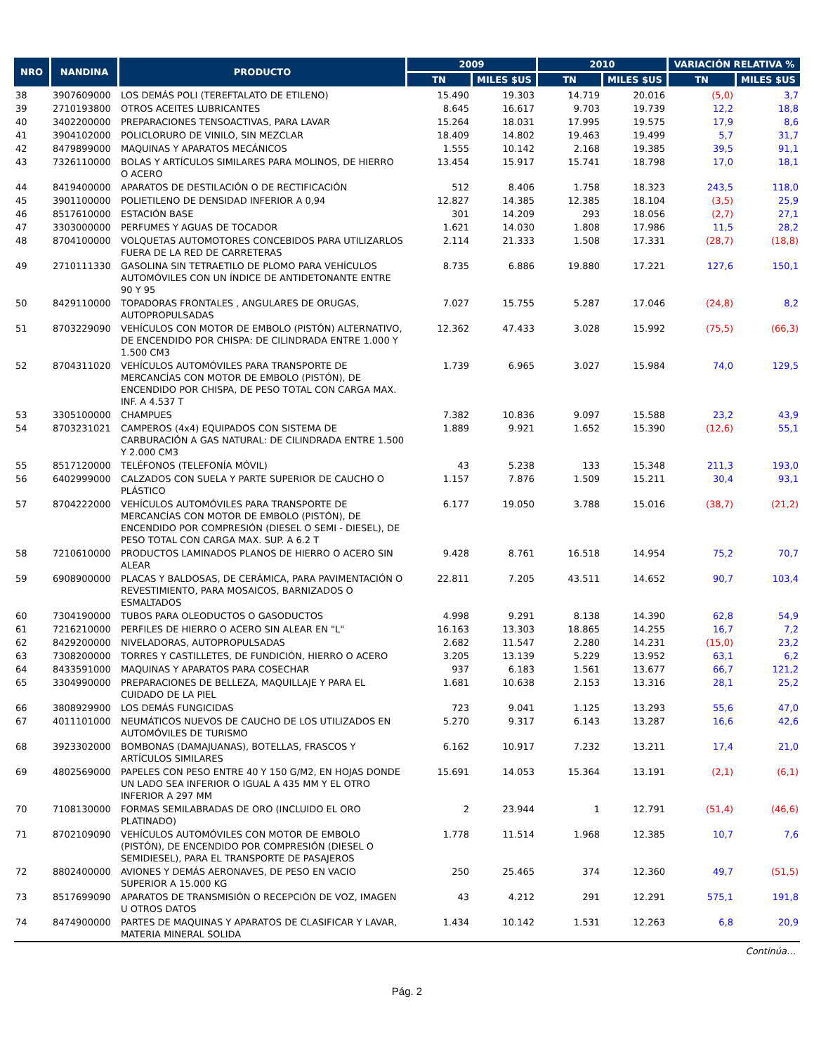| NRO | NANDINA | PRODUCTO | 2009 | | 2010 | | VARIACIÓN RELATIVA % | |
| --- | --- | --- | --- | --- | --- | --- | --- | --- |
| | | | TN | MILES $US | TN | MILES $US | TN | MILES $US |
| 38 | 3907609000 | LOS DEMÁS POLI (TEREFTALATO DE ETILENO) | 15.490 | 19.303 | 14.719 | 20.016 | (5,0) | 3,7 |
| 39 | 2710193800 | OTROS ACEITES LUBRICANTES | 8.645 | 16.617 | 9.703 | 19.739 | 12,2 | 18,8 |
| 40 | 3402200000 | PREPARACIONES TENSOACTIVAS, PARA LAVAR | 15.264 | 18.031 | 17.995 | 19.575 | 17,9 | 8,6 |
| 41 | 3904102000 | POLICLORURO DE VINILO, SIN MEZCLAR | 18.409 | 14.802 | 19.463 | 19.499 | 5,7 | 31,7 |
| 42 | 8479899000 | MAQUINAS Y APARATOS MECÁNICOS | 1.555 | 10.142 | 2.168 | 19.385 | 39,5 | 91,1 |
| 43 | 7326110000 | BOLAS Y ARTÍCULOS SIMILARES PARA MOLINOS, DE HIERRO O ACERO | 13.454 | 15.917 | 15.741 | 18.798 | 17,0 | 18,1 |
| 44 | 8419400000 | APARATOS DE DESTILACIÓN O DE RECTIFICACIÓN | 512 | 8.406 | 1.758 | 18.323 | 243,5 | 118,0 |
| 45 | 3901100000 | POLIETILENO DE DENSIDAD INFERIOR A 0,94 | 12.827 | 14.385 | 12.385 | 18.104 | (3,5) | 25,9 |
| 46 | 8517610000 | ESTACIÓN BASE | 301 | 14.209 | 293 | 18.056 | (2,7) | 27,1 |
| 47 | 3303000000 | PERFUMES Y AGUAS DE TOCADOR | 1.621 | 14.030 | 1.808 | 17.986 | 11,5 | 28,2 |
| 48 | 8704100000 | VOLQUETAS AUTOMOTORES CONCEBIDOS PARA UTILIZARLOS FUERA DE LA RED DE CARRETERAS | 2.114 | 21.333 | 1.508 | 17.331 | (28,7) | (18,8) |
| 49 | 2710111330 | GASOLINA SIN TETRAETILO DE PLOMO PARA VEHÍCULOS AUTOMÓVILES CON UN ÍNDICE DE ANTIDETONANTE ENTRE 90 Y 95 | 8.735 | 6.886 | 19.880 | 17.221 | 127,6 | 150,1 |
| 50 | 8429110000 | TOPADORAS FRONTALES , ANGULARES DE ORUGAS, AUTOPROPULSADAS | 7.027 | 15.755 | 5.287 | 17.046 | (24,8) | 8,2 |
| 51 | 8703229090 | VEHÍCULOS CON MOTOR DE EMBOLO (PISTÓN) ALTERNATIVO, DE ENCENDIDO POR CHISPA: DE CILINDRADA ENTRE 1.000 Y 1.500 CM3 | 12.362 | 47.433 | 3.028 | 15.992 | (75,5) | (66,3) |
| 52 | 8704311020 | VEHÍCULOS AUTOMÓVILES PARA TRANSPORTE DE MERCANCÍAS CON MOTOR DE EMBOLO (PISTÓN), DE ENCENDIDO POR CHISPA, DE PESO TOTAL CON CARGA MAX. INF. A 4.537 T | 1.739 | 6.965 | 3.027 | 15.984 | 74,0 | 129,5 |
| 53 | 3305100000 | CHAMPUES | 7.382 | 10.836 | 9.097 | 15.588 | 23,2 | 43,9 |
| 54 | 8703231021 | CAMPEROS (4x4) EQUIPADOS CON SISTEMA DE CARBURACIÓN A GAS NATURAL: DE CILINDRADA ENTRE 1.500 Y 2.000 CM3 | 1.889 | 9.921 | 1.652 | 15.390 | (12,6) | 55,1 |
| 55 | 8517120000 | TELÉFONOS (TELEFONÍA MÓVIL) | 43 | 5.238 | 133 | 15.348 | 211,3 | 193,0 |
| 56 | 6402999000 | CALZADOS CON SUELA Y PARTE SUPERIOR DE CAUCHO O PLÁSTICO | 1.157 | 7.876 | 1.509 | 15.211 | 30,4 | 93,1 |
| 57 | 8704222000 | VEHÍCULOS AUTOMÓVILES PARA TRANSPORTE DE MERCANCÍAS CON MOTOR DE EMBOLO (PISTÓN), DE ENCENDIDO POR COMPRESIÓN (DIESEL O SEMI - DIESEL), DE PESO TOTAL CON CARGA MAX. SUP. A 6.2 T | 6.177 | 19.050 | 3.788 | 15.016 | (38,7) | (21,2) |
| 58 | 7210610000 | PRODUCTOS LAMINADOS PLANOS DE HIERRO O ACERO SIN ALEAR | 9.428 | 8.761 | 16.518 | 14.954 | 75,2 | 70,7 |
| 59 | 6908900000 | PLACAS Y BALDOSAS, DE CERÁMICA, PARA PAVIMENTACIÓN O REVESTIMIENTO, PARA MOSAICOS, BARNIZADOS O ESMALTADOS | 22.811 | 7.205 | 43.511 | 14.652 | 90,7 | 103,4 |
| 60 | 7304190000 | TUBOS PARA OLEODUCTOS O GASODUCTOS | 4.998 | 9.291 | 8.138 | 14.390 | 62,8 | 54,9 |
| 61 | 7216210000 | PERFILES DE HIERRO O ACERO SIN ALEAR EN "L" | 16.163 | 13.303 | 18.865 | 14.255 | 16,7 | 7,2 |
| 62 | 8429200000 | NIVELADORAS, AUTOPROPULSADAS | 2.682 | 11.547 | 2.280 | 14.231 | (15,0) | 23,2 |
| 63 | 7308200000 | TORRES Y CASTILLETES, DE FUNDICIÓN, HIERRO O ACERO | 3.205 | 13.139 | 5.229 | 13.952 | 63,1 | 6,2 |
| 64 | 8433591000 | MAQUINAS Y APARATOS PARA COSECHAR | 937 | 6.183 | 1.561 | 13.677 | 66,7 | 121,2 |
| 65 | 3304990000 | PREPARACIONES DE BELLEZA, MAQUILLAJE Y PARA EL CUIDADO DE LA PIEL | 1.681 | 10.638 | 2.153 | 13.316 | 28,1 | 25,2 |
| 66 | 3808929900 | LOS DEMÁS FUNGICIDAS | 723 | 9.041 | 1.125 | 13.293 | 55,6 | 47,0 |
| 67 | 4011101000 | NEUMÁTICOS NUEVOS DE CAUCHO DE LOS UTILIZADOS EN AUTOMÓVILES DE TURISMO | 5.270 | 9.317 | 6.143 | 13.287 | 16,6 | 42,6 |
| 68 | 3923302000 | BOMBONAS (DAMAJUANAS), BOTELLAS, FRASCOS Y ARTÍCULOS SIMILARES | 6.162 | 10.917 | 7.232 | 13.211 | 17,4 | 21,0 |
| 69 | 4802569000 | PAPELES CON PESO ENTRE 40 Y 150 G/M2, EN HOJAS DONDE UN LADO SEA INFERIOR O IGUAL A 435 MM Y EL OTRO INFERIOR A 297 MM | 15.691 | 14.053 | 15.364 | 13.191 | (2,1) | (6,1) |
| 70 | 7108130000 | FORMAS SEMILABRADAS DE ORO (INCLUIDO EL ORO PLATINADO) | 2 | 23.944 | 1 | 12.791 | (51,4) | (46,6) |
| 71 | 8702109090 | VEHÍCULOS AUTOMÓVILES CON MOTOR DE EMBOLO (PISTÓN), DE ENCENDIDO POR COMPRESIÓN (DIESEL O SEMIDIESEL), PARA EL TRANSPORTE DE PASAJEROS | 1.778 | 11.514 | 1.968 | 12.385 | 10,7 | 7,6 |
| 72 | 8802400000 | AVIONES Y DEMÁS AERONAVES, DE PESO EN VACIO SUPERIOR A 15.000 KG | 250 | 25.465 | 374 | 12.360 | 49,7 | (51,5) |
| 73 | 8517699090 | APARATOS DE TRANSMISIÓN O RECEPCIÓN DE VOZ, IMAGEN U OTROS DATOS | 43 | 4.212 | 291 | 12.291 | 575,1 | 191,8 |
| 74 | 8474900000 | PARTES DE MAQUINAS Y APARATOS DE CLASIFICAR Y LAVAR, MATERIA MINERAL SOLIDA | 1.434 | 10.142 | 1.531 | 12.263 | 6,8 | 20,9 |
| Continúa… | | | | | | | | |
Pág. 2